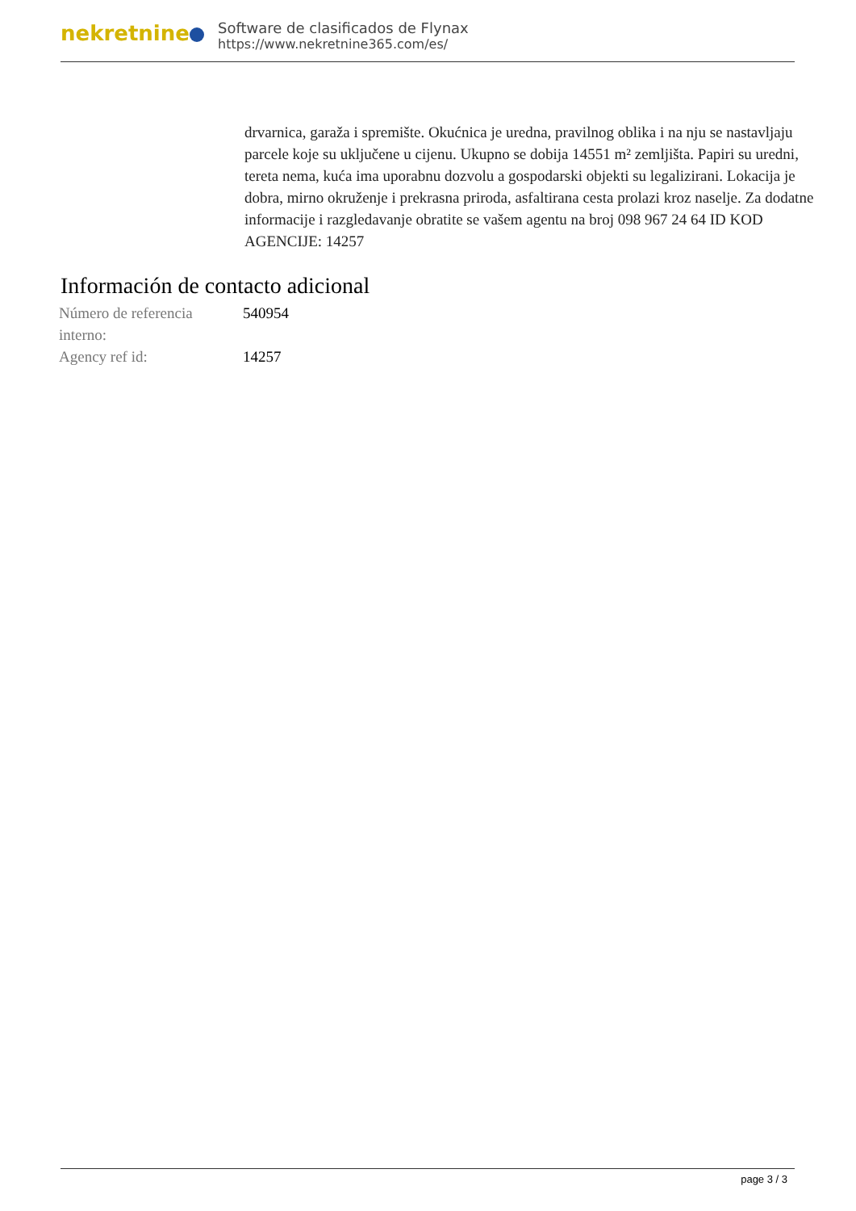nekretnine
Software de clasificados de Flynax
https://www.nekretnine365.com/es/
drvarnica, garaža i spremište. Okućnica je uredna, pravilnog oblika i na nju se nastavljaju parcele koje su uključene u cijenu. Ukupno se dobija 14551 m² zemljišta. Papiri su uredni, tereta nema, kuća ima uporabnu dozvolu a gospodarski objekti su legalizirani. Lokacija je dobra, mirno okruženje i prekrasna priroda, asfaltirana cesta prolazi kroz naselje. Za dodatne informacije i razgledavanje obratite se vašem agentu na broj 098 967 24 64 ID KOD AGENCIJE: 14257
Información de contacto adicional
| Número de referencia interno: | 540954 |
| Agency ref id: | 14257 |
page 3 / 3